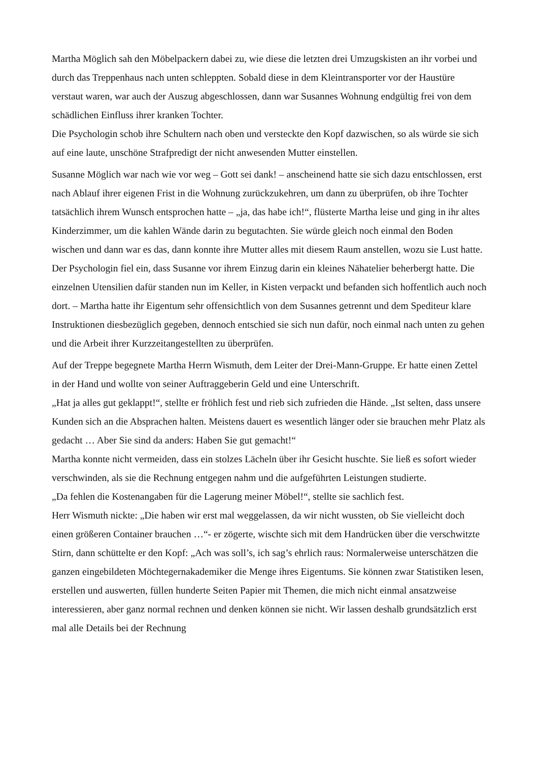Martha Möglich sah den Möbelpackern dabei zu, wie diese die letzten drei Umzugskisten an ihr vorbei und durch das Treppenhaus nach unten schleppten. Sobald diese in dem Kleintransporter vor der Haustüre verstaut waren, war auch der Auszug abgeschlossen, dann war Susannes Wohnung endgültig frei von dem schädlichen Einfluss ihrer kranken Tochter.
Die Psychologin schob ihre Schultern nach oben und versteckte den Kopf dazwischen, so als würde sie sich auf eine laute, unschöne Strafpredigt der nicht anwesenden Mutter einstellen.
Susanne Möglich war nach wie vor weg – Gott sei dank! – anscheinend hatte sie sich dazu entschlossen, erst nach Ablauf ihrer eigenen Frist in die Wohnung zurückzukehren, um dann zu überprüfen, ob ihre Tochter tatsächlich ihrem Wunsch entsprochen hatte – „ja, das habe ich!“, flüsterte Martha leise und ging in ihr altes Kinderzimmer, um die kahlen Wände darin zu begutachten. Sie würde gleich noch einmal den Boden wischen und dann war es das, dann konnte ihre Mutter alles mit diesem Raum anstellen, wozu sie Lust hatte.
Der Psychologin fiel ein, dass Susanne vor ihrem Einzug darin ein kleines Nähatelier beherbergt hatte. Die einzelnen Utensilien dafür standen nun im Keller, in Kisten verpackt und befanden sich hoffentlich auch noch dort. – Martha hatte ihr Eigentum sehr offensichtlich von dem Susannes getrennt und dem Spediteur klare Instruktionen diesbezüglich gegeben, dennoch entschied sie sich nun dafür, noch einmal nach unten zu gehen und die Arbeit ihrer Kurzzeitangestellten zu überprüfen.
Auf der Treppe begegnete Martha Herrn Wismuth, dem Leiter der Drei-Mann-Gruppe. Er hatte einen Zettel in der Hand und wollte von seiner Auftraggeberin Geld und eine Unterschrift.
„Hat ja alles gut geklappt!“, stellte er fröhlich fest und rieb sich zufrieden die Hände. „Ist selten, dass unsere Kunden sich an die Absprachen halten. Meistens dauert es wesentlich länger oder sie brauchen mehr Platz als gedacht … Aber Sie sind da anders: Haben Sie gut gemacht!“
Martha konnte nicht vermeiden, dass ein stolzes Lächeln über ihr Gesicht huschte. Sie ließ es sofort wieder verschwinden, als sie die Rechnung entgegen nahm und die aufgeführten Leistungen studierte.
„Da fehlen die Kostenangaben für die Lagerung meiner Möbel!“, stellte sie sachlich fest.
Herr Wismuth nickte: „Die haben wir erst mal weggelassen, da wir nicht wussten, ob Sie vielleicht doch einen größeren Container brauchen …“- er zögerte, wischte sich mit dem Handrücken über die verschwitzte Stirn, dann schüttelte er den Kopf: „Ach was soll’s, ich sag’s ehrlich raus: Normalerweise unterschätzen die ganzen eingebildeten Möchtegernakademiker die Menge ihres Eigentums. Sie können zwar Statistiken lesen, erstellen und auswerten, füllen hunderte Seiten Papier mit Themen, die mich nicht einmal ansatzweise interessieren, aber ganz normal rechnen und denken können sie nicht. Wir lassen deshalb grundsätzlich erst mal alle Details bei der Rechnung